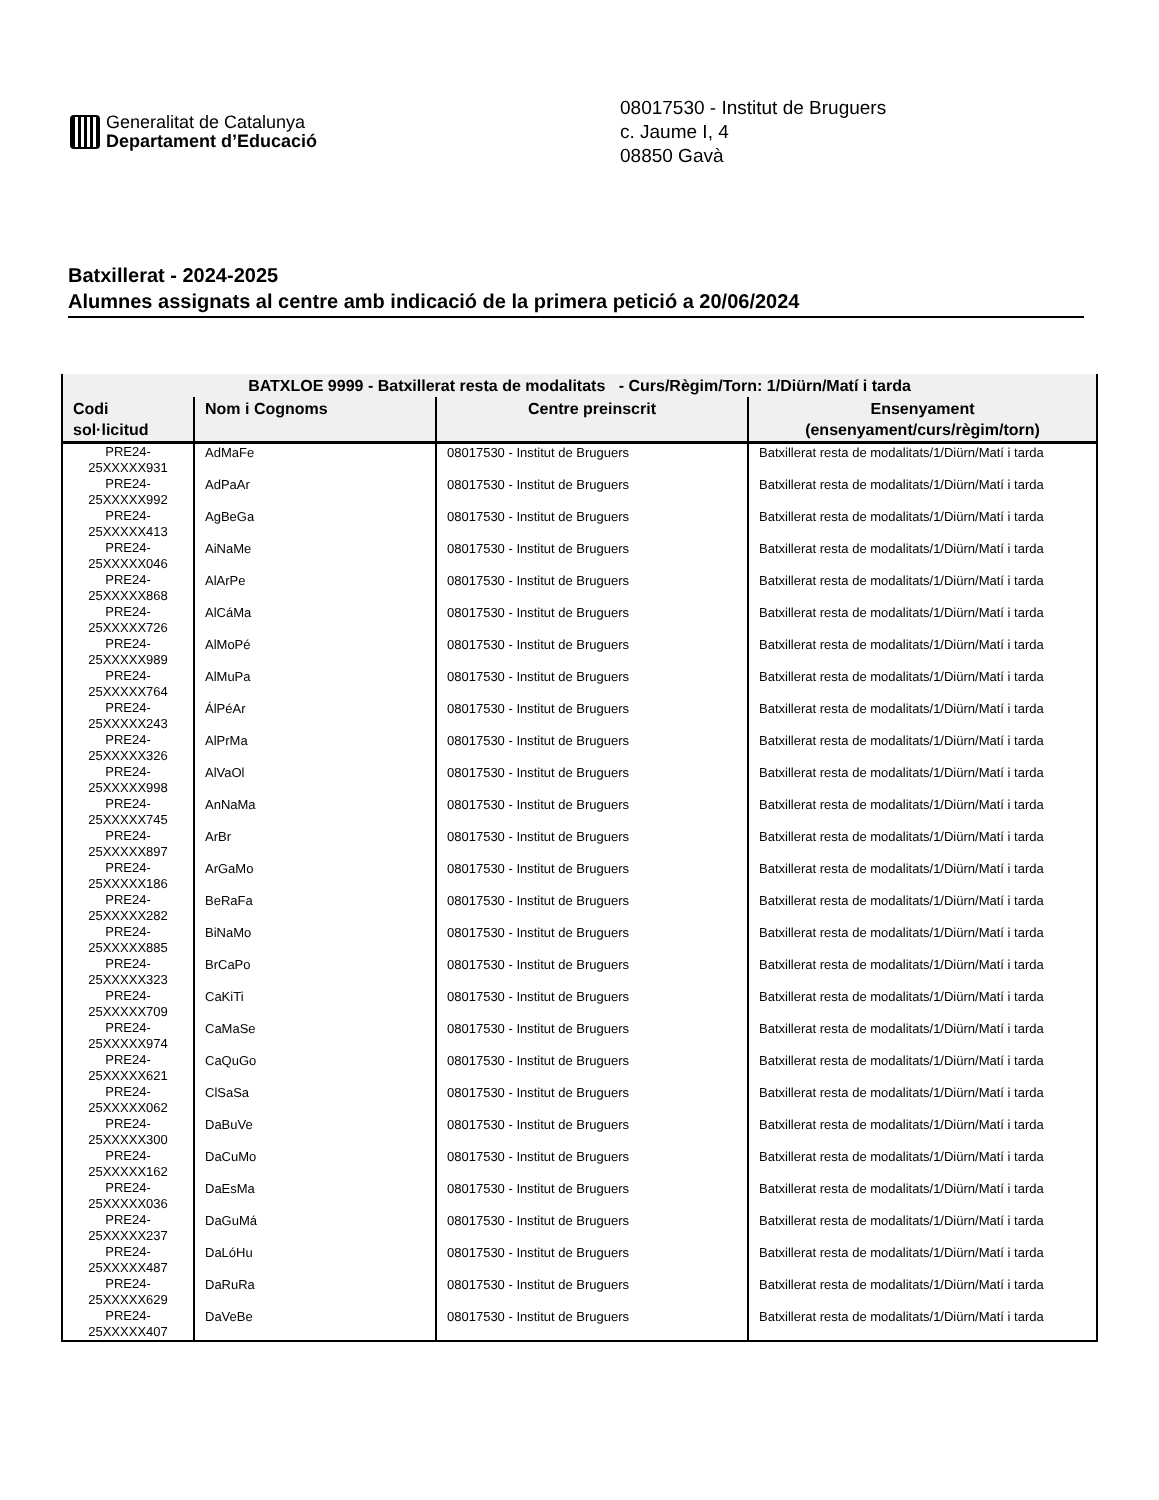Generalitat de Catalunya
Departament d’Educació
08017530 - Institut de Bruguers
c. Jaume I, 4
08850 Gavà
Batxillerat - 2024-2025
Alumnes assignats al centre amb indicació de la primera petició a 20/06/2024
| BATXLOE 9999 - Batxillerat resta de modalitats - Curs/Règim/Torn: 1/Diürn/Matí i tarda | | | |
| --- | --- | --- | --- |
| Codi sol·licitud | Nom i Cognoms | Centre preinscrit | Ensenyament (ensenyament/curs/règim/torn) |
| PRE24- 25XXXXX931 | AdMaFe | 08017530 - Institut de Bruguers | Batxillerat resta de modalitats/1/Diürn/Matí i tarda |
| PRE24- 25XXXXX992 | AdPaAr | 08017530 - Institut de Bruguers | Batxillerat resta de modalitats/1/Diürn/Matí i tarda |
| PRE24- 25XXXXX413 | AgBeGa | 08017530 - Institut de Bruguers | Batxillerat resta de modalitats/1/Diürn/Matí i tarda |
| PRE24- 25XXXXX046 | AiNaMe | 08017530 - Institut de Bruguers | Batxillerat resta de modalitats/1/Diürn/Matí i tarda |
| PRE24- 25XXXXX868 | AlArPe | 08017530 - Institut de Bruguers | Batxillerat resta de modalitats/1/Diürn/Matí i tarda |
| PRE24- 25XXXXX726 | AlCáMa | 08017530 - Institut de Bruguers | Batxillerat resta de modalitats/1/Diürn/Matí i tarda |
| PRE24- 25XXXXX989 | AlMoPé | 08017530 - Institut de Bruguers | Batxillerat resta de modalitats/1/Diürn/Matí i tarda |
| PRE24- 25XXXXX764 | AlMuPa | 08017530 - Institut de Bruguers | Batxillerat resta de modalitats/1/Diürn/Matí i tarda |
| PRE24- 25XXXXX243 | ÁlPéAr | 08017530 - Institut de Bruguers | Batxillerat resta de modalitats/1/Diürn/Matí i tarda |
| PRE24- 25XXXXX326 | AlPrMa | 08017530 - Institut de Bruguers | Batxillerat resta de modalitats/1/Diürn/Matí i tarda |
| PRE24- 25XXXXX998 | AlVaOl | 08017530 - Institut de Bruguers | Batxillerat resta de modalitats/1/Diürn/Matí i tarda |
| PRE24- 25XXXXX745 | AnNaMa | 08017530 - Institut de Bruguers | Batxillerat resta de modalitats/1/Diürn/Matí i tarda |
| PRE24- 25XXXXX897 | ArBr | 08017530 - Institut de Bruguers | Batxillerat resta de modalitats/1/Diürn/Matí i tarda |
| PRE24- 25XXXXX186 | ArGaMo | 08017530 - Institut de Bruguers | Batxillerat resta de modalitats/1/Diürn/Matí i tarda |
| PRE24- 25XXXXX282 | BeRaFa | 08017530 - Institut de Bruguers | Batxillerat resta de modalitats/1/Diürn/Matí i tarda |
| PRE24- 25XXXXX885 | BiNaMo | 08017530 - Institut de Bruguers | Batxillerat resta de modalitats/1/Diürn/Matí i tarda |
| PRE24- 25XXXXX323 | BrCaPo | 08017530 - Institut de Bruguers | Batxillerat resta de modalitats/1/Diürn/Matí i tarda |
| PRE24- 25XXXXX709 | CaKiTi | 08017530 - Institut de Bruguers | Batxillerat resta de modalitats/1/Diürn/Matí i tarda |
| PRE24- 25XXXXX974 | CaMaSe | 08017530 - Institut de Bruguers | Batxillerat resta de modalitats/1/Diürn/Matí i tarda |
| PRE24- 25XXXXX621 | CaQuGo | 08017530 - Institut de Bruguers | Batxillerat resta de modalitats/1/Diürn/Matí i tarda |
| PRE24- 25XXXXX062 | ClSaSa | 08017530 - Institut de Bruguers | Batxillerat resta de modalitats/1/Diürn/Matí i tarda |
| PRE24- 25XXXXX300 | DaBuVe | 08017530 - Institut de Bruguers | Batxillerat resta de modalitats/1/Diürn/Matí i tarda |
| PRE24- 25XXXXX162 | DaCuMo | 08017530 - Institut de Bruguers | Batxillerat resta de modalitats/1/Diürn/Matí i tarda |
| PRE24- 25XXXXX036 | DaEsMa | 08017530 - Institut de Bruguers | Batxillerat resta de modalitats/1/Diürn/Matí i tarda |
| PRE24- 25XXXXX237 | DaGuMá | 08017530 - Institut de Bruguers | Batxillerat resta de modalitats/1/Diürn/Matí i tarda |
| PRE24- 25XXXXX487 | DaLóHu | 08017530 - Institut de Bruguers | Batxillerat resta de modalitats/1/Diürn/Matí i tarda |
| PRE24- 25XXXXX629 | DaRuRa | 08017530 - Institut de Bruguers | Batxillerat resta de modalitats/1/Diürn/Matí i tarda |
| PRE24- 25XXXXX407 | DaVeBe | 08017530 - Institut de Bruguers | Batxillerat resta de modalitats/1/Diürn/Matí i tarda |